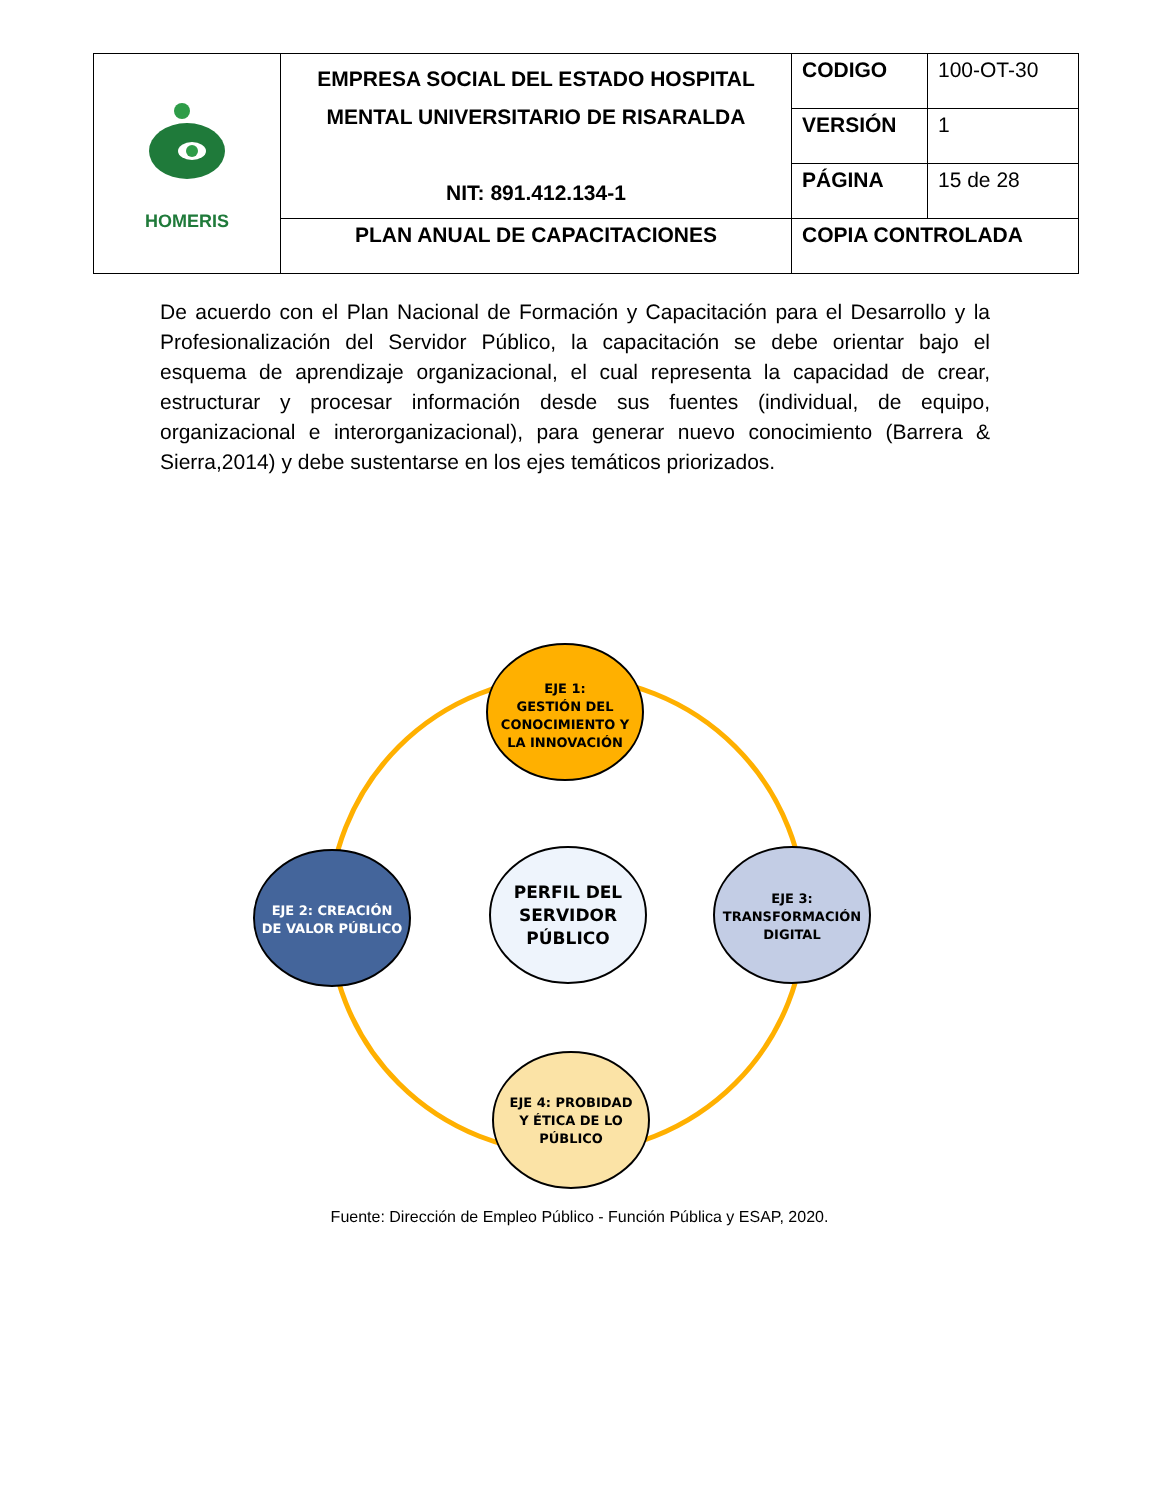| HOMERIS | EMPRESA SOCIAL DEL ESTADO HOSPITAL MENTAL UNIVERSITARIO DE RISARALDA NIT: 891.412.134-1 | CODIGO | 100-OT-30 |
| | | VERSIÓN | 1 |
| | | PÁGINA | 15 de 28 |
| | PLAN ANUAL DE CAPACITACIONES | COPIA CONTROLADA | |
De acuerdo con el Plan Nacional de Formación y Capacitación para el Desarrollo y la Profesionalización del Servidor Público, la capacitación se debe orientar bajo el esquema de aprendizaje organizacional, el cual representa la capacidad de crear, estructurar y procesar información desde sus fuentes (individual, de equipo, organizacional e interorganizacional), para generar nuevo conocimiento (Barrera & Sierra,2014) y debe sustentarse en los ejes temáticos priorizados.
EJE 1:
GESTIÓN DEL
CONOCIMIENTO Y
LA INNOVACIÓN
EJE 2: CREACIÓN
DE VALOR PÚBLICO
PERFIL DEL
SERVIDOR
PÚBLICO
EJE 3:
TRANSFORMACIÓN
DIGITAL
EJE 4: PROBIDAD
Y ÉTICA DE LO
PÚBLICO
Fuente: Dirección de Empleo Público - Función Pública y ESAP, 2020.